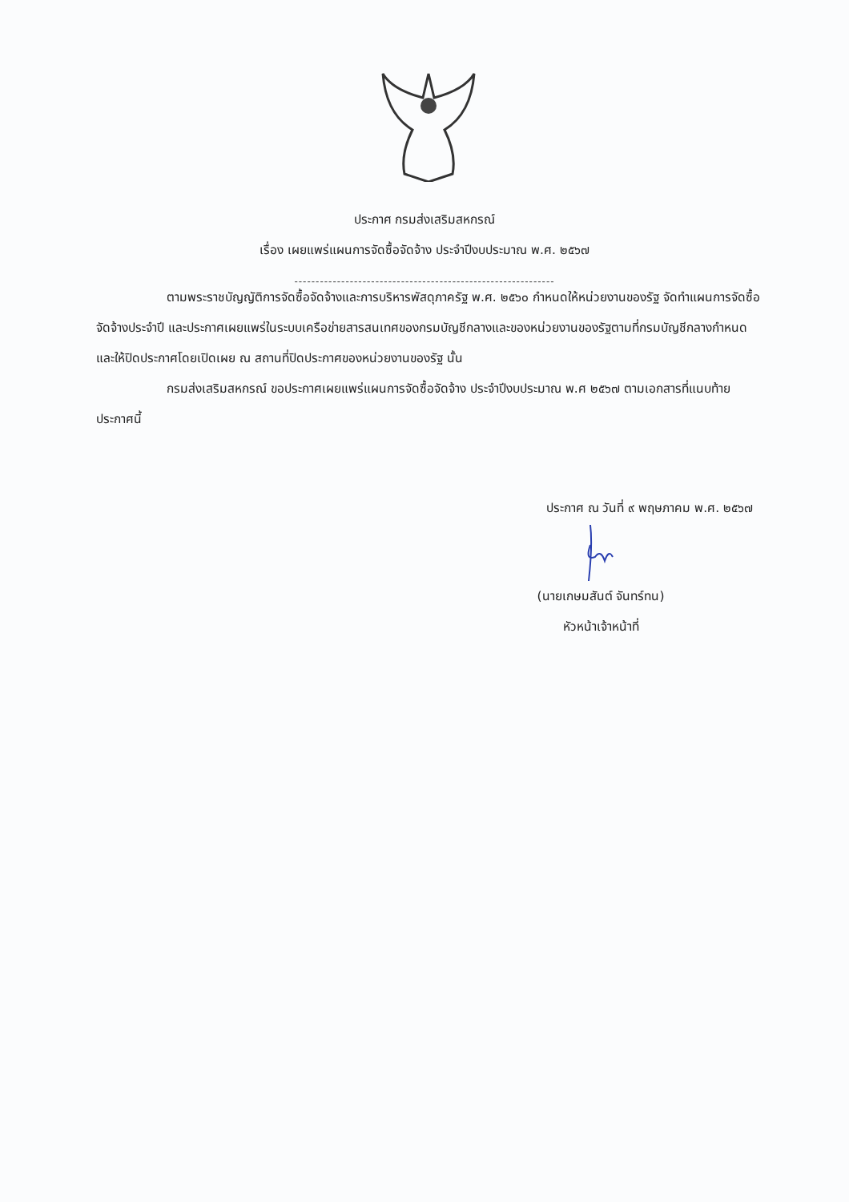ประกาศ กรมส่งเสริมสหกรณ์
เรื่อง เผยแพร่แผนการจัดซื้อจัดจ้าง ประจำปีงบประมาณ พ.ศ. ๒๕๖๗
-------------------------------------------------------------
ตามพระราชบัญญัติการจัดซื้อจัดจ้างและการบริหารพัสดุภาครัฐ พ.ศ. ๒๕๖๐ กำหนดให้หน่วยงานของรัฐ จัดทำแผนการจัดซื้อจัดจ้างประจำปี และประกาศเผยแพร่ในระบบเครือข่ายสารสนเทศของกรมบัญชีกลางและของหน่วยงานของรัฐตามที่กรมบัญชีกลางกำหนด และให้ปิดประกาศโดยเปิดเผย ณ สถานที่ปิดประกาศของหน่วยงานของรัฐ นั้น
กรมส่งเสริมสหกรณ์ ขอประกาศเผยแพร่แผนการจัดซื้อจัดจ้าง ประจำปีงบประมาณ พ.ศ ๒๕๖๗ ตามเอกสารที่แนบท้ายประกาศนี้
ประกาศ ณ วันที่ ๙ พฤษภาคม พ.ศ. ๒๕๖๗
(นายเกษมสันต์ จันทร์ทน)
หัวหน้าเจ้าหน้าที่